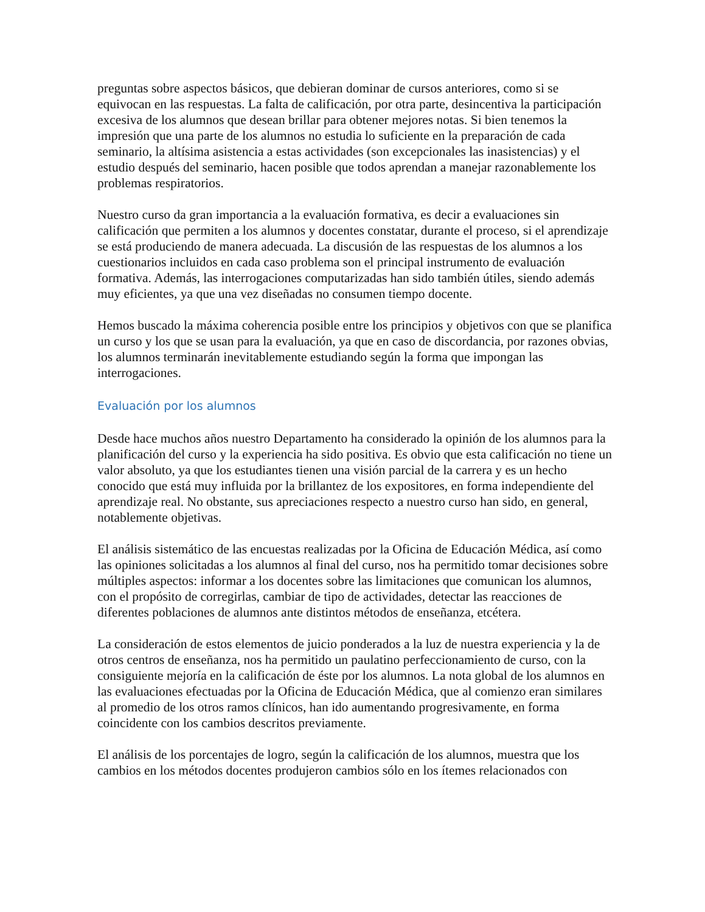preguntas sobre aspectos básicos, que debieran dominar de cursos anteriores, como si se equivocan en las respuestas. La falta de calificación, por otra parte, desincentiva la participación excesiva de los alumnos que desean brillar para obtener mejores notas. Si bien tenemos la impresión que una parte de los alumnos no estudia lo suficiente en la preparación de cada seminario, la altísima asistencia a estas actividades (son excepcionales las inasistencias) y el estudio después del seminario, hacen posible que todos aprendan a manejar razonablemente los problemas respiratorios.
Nuestro curso da gran importancia a la evaluación formativa, es decir a evaluaciones sin calificación que permiten a los alumnos y docentes constatar, durante el proceso, si el aprendizaje se está produciendo de manera adecuada. La discusión de las respuestas de los alumnos a los cuestionarios incluidos en cada caso problema son el principal instrumento de evaluación formativa. Además, las interrogaciones computarizadas han sido también útiles, siendo además muy eficientes, ya que una vez diseñadas no consumen tiempo docente.
Hemos buscado la máxima coherencia posible entre los principios y objetivos con que se planifica un curso y los que se usan para la evaluación, ya que en caso de discordancia, por razones obvias, los alumnos terminarán inevitablemente estudiando según la forma que impongan las interrogaciones.
Evaluación por los alumnos
Desde hace muchos años nuestro Departamento ha considerado la opinión de los alumnos para la planificación del curso y la experiencia ha sido positiva. Es obvio que esta calificación no tiene un valor absoluto, ya que los estudiantes tienen una visión parcial de la carrera y es un hecho conocido que está muy influida por la brillantez de los expositores, en forma independiente del aprendizaje real. No obstante, sus apreciaciones respecto a nuestro curso han sido, en general, notablemente objetivas.
El análisis sistemático de las encuestas realizadas por la Oficina de Educación Médica, así como las opiniones solicitadas a los alumnos al final del curso, nos ha permitido tomar decisiones sobre múltiples aspectos: informar a los docentes sobre las limitaciones que comunican los alumnos, con el propósito de corregirlas, cambiar de tipo de actividades, detectar las reacciones de diferentes poblaciones de alumnos ante distintos métodos de enseñanza, etcétera.
La consideración de estos elementos de juicio ponderados a la luz de nuestra experiencia y la de otros centros de enseñanza, nos ha permitido un paulatino perfeccionamiento de curso, con la consiguiente mejoría en la calificación de éste por los alumnos. La nota global de los alumnos en las evaluaciones efectuadas por la Oficina de Educación Médica, que al comienzo eran similares al promedio de los otros ramos clínicos, han ido aumentando progresivamente, en forma coincidente con los cambios descritos previamente.
El análisis de los porcentajes de logro, según la calificación de los alumnos, muestra que los cambios en los métodos docentes produjeron cambios sólo en los ítemes relacionados con